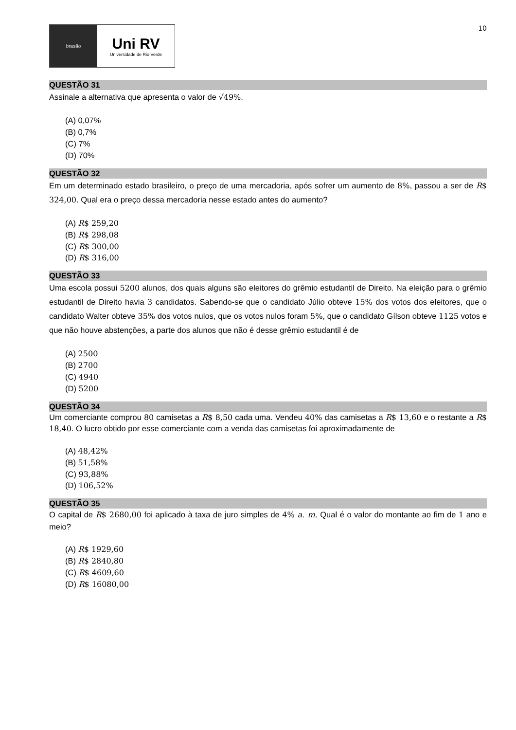brasão
Uni RV
Universidade de Rio Verde
10
QUESTÃO 31
Assinale a alternativa que apresenta o valor de √49%.
(A) 0,07%
(B) 0,7%
(C) 7%
(D) 70%
QUESTÃO 32
Em um determinado estado brasileiro, o preço de uma mercadoria, após sofrer um aumento de 8%, passou a ser de R$ 324,00. Qual era o preço dessa mercadoria nesse estado antes do aumento?
(A) R$ 259,20
(B) R$ 298,08
(C) R$ 300,00
(D) R$ 316,00
QUESTÃO 33
Uma escola possui 5200 alunos, dos quais alguns são eleitores do grêmio estudantil de Direito. Na eleição para o grêmio estudantil de Direito havia 3 candidatos. Sabendo-se que o candidato Júlio obteve 15% dos votos dos eleitores, que o candidato Walter obteve 35% dos votos nulos, que os votos nulos foram 5%, que o candidato Gílson obteve 1125 votos e que não houve abstenções, a parte dos alunos que não é desse grêmio estudantil é de
(A) 2500
(B) 2700
(C) 4940
(D) 5200
QUESTÃO 34
Um comerciante comprou 80 camisetas a R$ 8,50 cada uma. Vendeu 40% das camisetas a R$ 13,60 e o restante a R$ 18,40. O lucro obtido por esse comerciante com a venda das camisetas foi aproximadamente de
(A) 48,42%
(B) 51,58%
(C) 93,88%
(D) 106,52%
QUESTÃO 35
O capital de R$ 2680,00 foi aplicado à taxa de juro simples de 4% a. m. Qual é o valor do montante ao fim de 1 ano e meio?
(A) R$ 1929,60
(B) R$ 2840,80
(C) R$ 4609,60
(D) R$ 16080,00